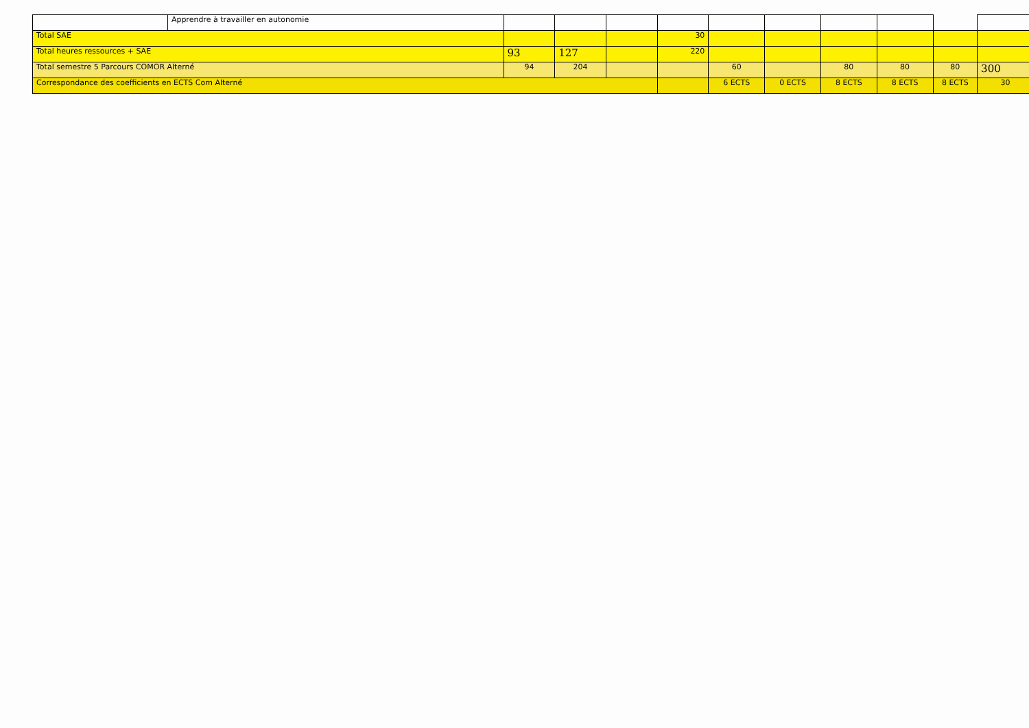| | Apprendre à travailler en autonomie | | | | | | | | | | |
| Total SAE | | | | | 30 | | | | | | |
| Total heures ressources + SAE | | 93 | 127 | | 220 | | | | | | |
| Total semestre 5 Parcours COMOR Alterné | | 94 | 204 | | | 60 | | 80 | 80 | 80 | 300 |
| Correspondance des coefficients en ECTS Com Alterné | | | | | | 6 ECTS | 0 ECTS | 8 ECTS | 8 ECTS | 8 ECTS | 30 |